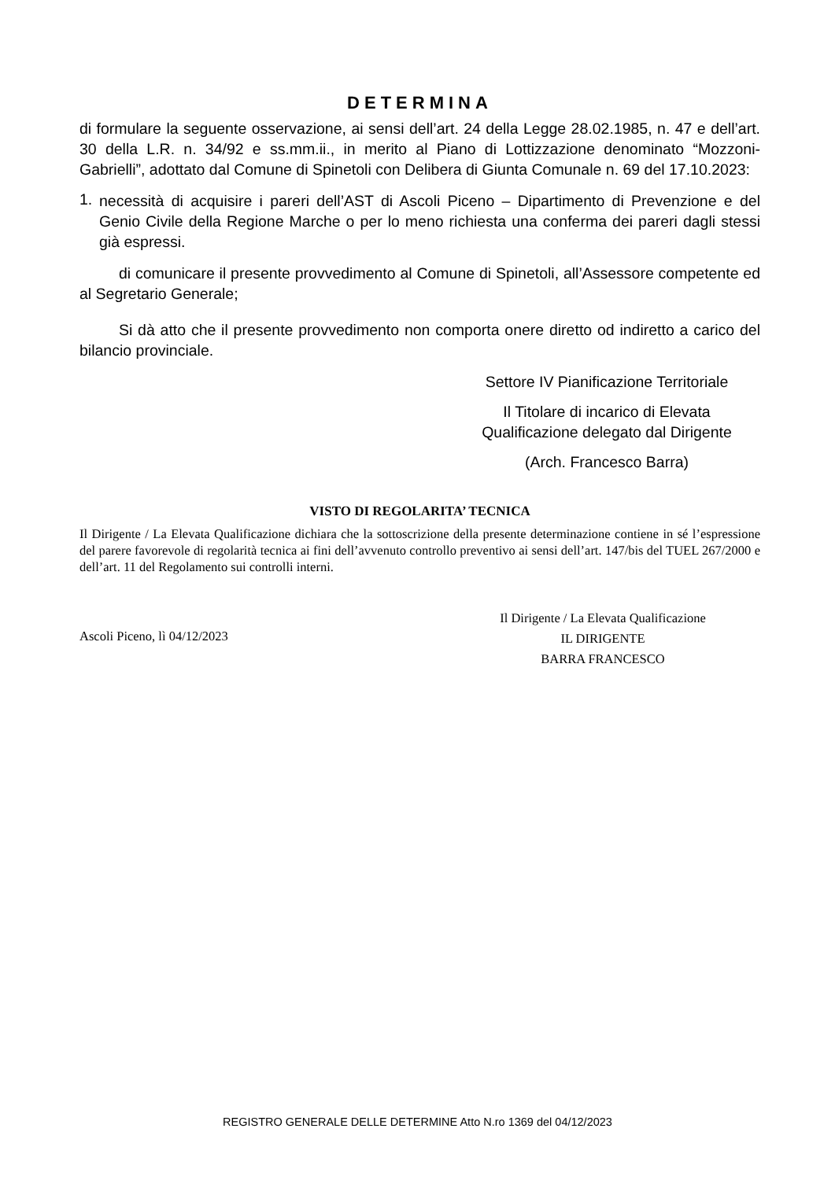DETERMINA
di formulare la seguente osservazione, ai sensi dell’art. 24 della Legge 28.02.1985, n. 47 e dell’art. 30 della L.R. n. 34/92 e ss.mm.ii., in merito al Piano di Lottizzazione denominato “Mozzoni-Gabrielli”, adottato dal Comune di Spinetoli con Delibera di Giunta Comunale n. 69 del 17.10.2023:
1.
necessità di acquisire i pareri dell’AST di Ascoli Piceno – Dipartimento di Prevenzione e del Genio Civile della Regione Marche o per lo meno richiesta una conferma dei pareri dagli stessi già espressi.
di comunicare il presente provvedimento al Comune di Spinetoli, all’Assessore competente ed al Segretario Generale;
Si dà atto che il presente provvedimento non comporta onere diretto od indiretto a carico del bilancio provinciale.
Settore IV Pianificazione Territoriale
Il Titolare di incarico di Elevata
Qualificazione delegato dal Dirigente
(Arch. Francesco Barra)
VISTO DI REGOLARITA’ TECNICA
Il Dirigente / La Elevata Qualificazione dichiara che la sottoscrizione della presente determinazione contiene in sé l’espressione del parere favorevole di regolarità tecnica ai fini dell’avvenuto controllo preventivo ai sensi dell’art. 147/bis del TUEL 267/2000 e dell’art. 11 del Regolamento sui controlli interni.
Ascoli Piceno, lì 04/12/2023
Il Dirigente / La Elevata Qualificazione
IL DIRIGENTE
BARRA FRANCESCO
REGISTRO GENERALE DELLE DETERMINE Atto N.ro 1369 del 04/12/2023